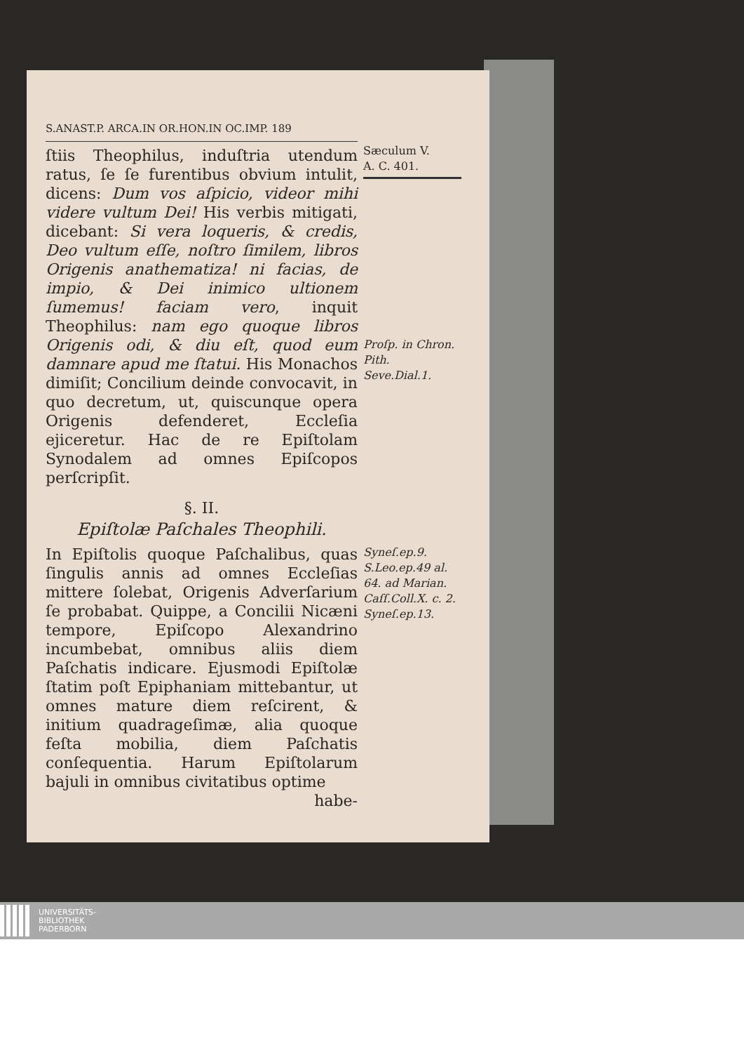S.ANAST.P. ARCA.IN OR.HON.IN OC.IMP. 189
ſtiis Theophilus, induſtria utendum ratus, ſe ſe furentibus obvium intulit, dicens: Dum vos aſpicio, videor mihi videre vultum Dei! His verbis mitigati, dicebant: Si vera loqueris, & credis, Deo vultum eſſe, noſtro ſimilem, libros Origenis anathematiza! ni facias, de impio, & Dei inimico ultionem ſumemus! faciam vero, inquit Theophilus: nam ego quoque libros Origenis odi, & diu eſt, quod eum damnare apud me ſtatui. His Monachos dimiſit; Concilium deinde convocavit, in quo decretum, ut, quiscunque opera Origenis defenderet, Eccleſia ejiceretur. Hac de re Epiſtolam Synodalem ad omnes Epiſcopos perſcripſit.
§. II.
Epiſtolæ Paſchales Theophili.
In Epiſtolis quoque Paſchalibus, quas ſingulis annis ad omnes Eccleſias mittere ſolebat, Origenis Adverſarium ſe probabat. Quippe, a Concilii Nicæni tempore, Epiſcopo Alexandrino incumbebat, omnibus aliis diem Paſchatis indicare. Ejusmodi Epiſtolæ ſtatim poſt Epiphaniam mittebantur, ut omnes mature diem reſcirent, & initium quadrageſimæ, alia quoque feſta mobilia, diem Paſchatis conſequentia. Harum Epiſtolarum bajuli in omnibus civitatibus optime
habe-
Sæculum V.
A. C. 401.
Proſp. in Chron. Pith.
Seve.Dial.1.
Syneſ.ep.9.
S.Leo.ep.49 al. 64. ad Marian.
Caſſ.Coll.X. c. 2.
Syneſ.ep.13.
UNIVERSITÄTS-
BIBLIOTHEK
PADERBORN